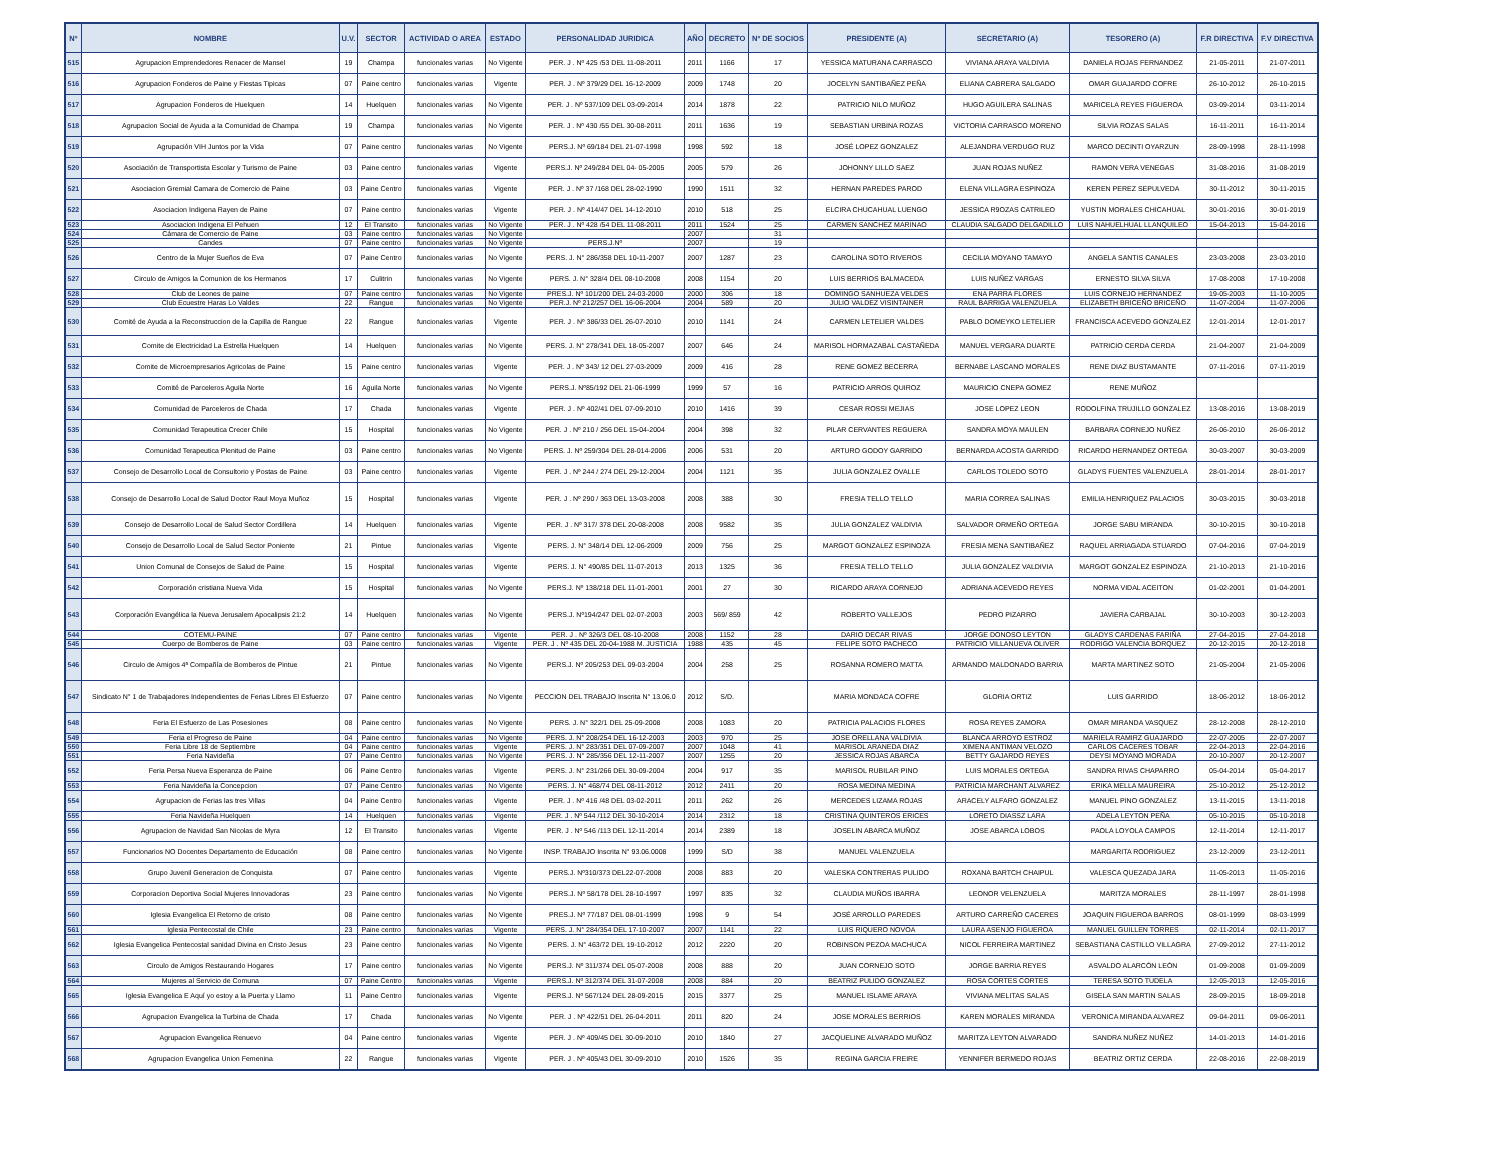| Nº | NOMBRE | U.V. | SECTOR | ACTIVIDAD O AREA | ESTADO | PERSONALIDAD JURIDICA | AÑO | DECRETO | Nº DE SOCIOS | PRESIDENTE (A) | SECRETARIO (A) | TESORERO (A) | F.R DIRECTIVA | F.V DIRECTIVA |
| --- | --- | --- | --- | --- | --- | --- | --- | --- | --- | --- | --- | --- | --- | --- |
| 515 | Agrupacion Emprendedores Renacer de Mansel | 19 | Champa | funcionales varias | No Vigente | PER. J . Nº 425 /53 DEL 11-08-2011 | 2011 | 1166 | 17 | YESSICA MATURANA CARRASCO | VIVIANA ARAYA VALDIVIA | DANIELA ROJAS FERNANDEZ | 21-05-2011 | 21-07-2011 |
| 516 | Agrupacion Fonderos de Paine y Fiestas Tipicas | 07 | Paine centro | funcionales varias | Vigente | PER. J . Nº 379/29 DEL 16-12-2009 | 2009 | 1748 | 20 | JOCELYN SANTIBAÑEZ PEÑA | ELIANA CABRERA SALGADO | OMAR GUAJARDO COFRE | 26-10-2012 | 26-10-2015 |
| 517 | Agrupacion Fonderos de Huelquen | 14 | Huelquen | funcionales varias | No Vigente | PER. J . Nº 537/109 DEL 03-09-2014 | 2014 | 1878 | 22 | PATRICIO NILO MUÑOZ | HUGO AGUILERA SALINAS | MARICELA REYES FIGUEROA | 03-09-2014 | 03-11-2014 |
| 518 | Agrupacion Social de Ayuda a la Comunidad de Champa | 19 | Champa | funcionales varias | No Vigente | PER. J . Nº 430 /55 DEL 30-08-2011 | 2011 | 1636 | 19 | SEBASTIAN URBINA ROZAS | VICTORIA CARRASCO MORENO | SILVIA ROZAS SALAS | 16-11-2011 | 16-11-2014 |
| 519 | Agrupación VIH Juntos por la Vida | 07 | Paine centro | funcionales varias | No Vigente | PERS.J. Nº 69/184 DEL 21-07-1998 | 1998 | 592 | 18 | JOSÉ LOPEZ GONZALEZ | ALEJANDRA VERDUGO RUZ | MARCO DECINTI OYARZUN | 28-09-1998 | 28-11-1998 |
| 520 | Asociación de Transportista Escolar y Turismo de Paine | 03 | Paine centro | funcionales varias | Vigente | PERS.J. Nº 249/284 DEL 04- 05-2005 | 2005 | 579 | 26 | JOHONNY LILLO SAEZ | JUAN ROJAS NUÑEZ | RAMON VERA VENEGAS | 31-08-2016 | 31-08-2019 |
| 521 | Asociacion Gremial Camara de Comercio de Paine | 03 | Paine Centro | funcionales varias | Vigente | PER. J . Nº 37 /168 DEL 28-02-1990 | 1990 | 1511 | 32 | HERNAN PAREDES PAROD | ELENA VILLAGRA ESPINOZA | KEREN PEREZ SEPULVEDA | 30-11-2012 | 30-11-2015 |
| 522 | Asociacion Indigena Rayen de Paine | 07 | Paine centro | funcionales varias | Vigente | PER. J . Nº 414/47 DEL 14-12-2010 | 2010 | 518 | 25 | ELCIRA CHUCAHUAL LUENGO | JESSICA R9OZAS CATRILEO | YUSTIN MORALES CHICAHUAL | 30-01-2016 | 30-01-2019 |
| 523 | Asociacion Indigena El Pehuen | 12 | El Transito | funcionales varias | No Vigente | PER. J . Nº 428 /54 DEL 11-08-2011 | 2011 | 1524 | 25 | CARMEN SANCHEZ MARINAO | CLAUDIA SALGADO DELGADILLO | LUIS NAHUELHUAL LLANQUILEO | 15-04-2013 | 15-04-2016 |
| 524 | Cámara de Comercio de Paine | 03 | Paine centro | funcionales varias | No Vigente | | 2007 | | 31 | | | | | |
| 525 | Candes | 07 | Paine centro | funcionales varias | No Vigente | PERS.J.Nº | 2007 | | 19 | | | | | |
| 526 | Centro de la Mujer Sueños de Eva | 07 | Paine Centro | funcionales varias | No Vigente | PERS. J. N° 286/358 DEL 10-11-2007 | 2007 | 1287 | 23 | CAROLINA SOTO RIVEROS | CECILIA MOYANO TAMAYO | ANGELA SANTIS CANALES | 23-03-2008 | 23-03-2010 |
| 527 | Circulo de Amigos la Comunion de los Hermanos | 17 | Culitrin | funcionales varias | No Vigente | PERS. J. N° 328/4 DEL 08-10-2008 | 2008 | 1154 | 20 | LUIS BERRIOS BALMACEDA | LUIS NUÑEZ VARGAS | ERNESTO SILVA SILVA | 17-08-2008 | 17-10-2008 |
| 528 | Club de Leones de paine | 07 | Paine centro | funcionales varias | No Vigente | PRES.J. Nº 101/200 DEL 24-03-2000 | 2000 | 306 | 18 | DOMINGO SANHUEZA VELDES | ENA PARRA FLORES | LUIS CORNEJO HERNANDEZ | 19-05-2003 | 11-10-2005 |
| 529 | Club Ecuestre Haras Lo Valdes | 22 | Rangue | funcionales varias | No Vigente | PER.J. Nº 212/257 DEL 16-06-2004 | 2004 | 589 | 20 | JULIO VALDEZ VISINTAINER | RAUL BARRIGA VALENZUELA | ELIZABETH BRICEÑO BRICEÑO | 11-07-2004 | 11-07-2006 |
| 530 | Comité de Ayuda a la Reconstruccion de la Capilla de Rangue | 22 | Rangue | funcionales varias | Vigente | PER. J . Nº 386/33 DEL 26-07-2010 | 2010 | 1141 | 24 | CARMEN LETELIER VALDES | PABLO DOMEYKO LETELIER | FRANCISCA ACEVEDO GONZALEZ | 12-01-2014 | 12-01-2017 |
| 531 | Comite de Electricidad La Estrella Huelquen | 14 | Huelquen | funcionales varias | No Vigente | PERS. J. N° 278/341 DEL 18-05-2007 | 2007 | 646 | 24 | MARISOL HORMAZABAL CASTAÑEDA | MANUEL VERGARA DUARTE | PATRICIO CERDA CERDA | 21-04-2007 | 21-04-2009 |
| 532 | Comite de Microempresarios Agricolas de Paine | 15 | Paine centro | funcionales varias | Vigente | PER. J . Nº 343/ 12 DEL 27-03-2009 | 2009 | 416 | 28 | RENE GOMEZ BECERRA | BERNABE LASCANO MORALES | RENE DIAZ BUSTAMANTE | 07-11-2016 | 07-11-2019 |
| 533 | Comité de Parceleros Aguila Norte | 16 | Aguila Norte | funcionales varias | No Vigente | PERS.J. Nº85/192 DEL 21-06-1999 | 1999 | 57 | 16 | PATRICIO ARROS QUIROZ | MAURICIO CNEPA GOMEZ | RENE MUÑOZ | | |
| 534 | Comunidad de Parceleros de Chada | 17 | Chada | funcionales varias | Vigente | PER. J . Nº 402/41 DEL 07-09-2010 | 2010 | 1416 | 39 | CESAR ROSSI MEJIAS | JOSE LOPEZ LEON | RODOLFINA TRUJILLO GONZALEZ | 13-08-2016 | 13-08-2019 |
| 535 | Comunidad Terapeutica Crecer Chile | 15 | Hospital | funcionales varias | No Vigente | PER. J . Nº 210 / 256 DEL 15-04-2004 | 2004 | 398 | 32 | PILAR CERVANTES REGUERA | SANDRA MOYA MAULEN | BARBARA CORNEJO NUÑEZ | 26-06-2010 | 26-06-2012 |
| 536 | Comunidad Terapeutica Plenitud de Paine | 03 | Paine centro | funcionales varias | No Vigente | PERS. J. Nº 259/304 DEL 28-014-2006 | 2006 | 531 | 20 | ARTURO GODOY GARRIDO | BERNARDA ACOSTA GARRIDO | RICARDO HERNANDEZ ORTEGA | 30-03-2007 | 30-03-2009 |
| 537 | Consejo de Desarrollo Local de Consultorio y Postas de Paine | 03 | Paine centro | funcionales varias | Vigente | PER. J . Nº 244 / 274 DEL 29-12-2004 | 2004 | 1121 | 35 | JULIA GONZALEZ OVALLE | CARLOS TOLEDO SOTO | GLADYS FUENTES VALENZUELA | 28-01-2014 | 28-01-2017 |
| 538 | Consejo de Desarrollo Local de Salud Doctor Raul Moya Muñoz | 15 | Hospital | funcionales varias | Vigente | PER. J . Nº 290 / 363 DEL 13-03-2008 | 2008 | 388 | 30 | FRESIA TELLO TELLO | MARIA CORREA SALINAS | EMILIA HENRIQUEZ PALACIOS | 30-03-2015 | 30-03-2018 |
| 539 | Consejo de Desarrollo Local de Salud Sector Cordillera | 14 | Huelquen | funcionales varias | Vigente | PER. J . Nº 317/ 378 DEL 20-08-2008 | 2008 | 9582 | 35 | JULIA GONZALEZ VALDIVIA | SALVADOR ORMEÑO ORTEGA | JORGE SABU MIRANDA | 30-10-2015 | 30-10-2018 |
| 540 | Consejo de Desarrollo Local de Salud Sector Poniente | 21 | Pintue | funcionales varias | Vigente | PERS. J. N° 348/14 DEL 12-06-2009 | 2009 | 756 | 25 | MARGOT GONZALEZ ESPINOZA | FRESIA MENA SANTIBAÑEZ | RAQUEL ARRIAGADA STUARDO | 07-04-2016 | 07-04-2019 |
| 541 | Union Comunal de Consejos de Salud de Paine | 15 | Hospital | funcionales varias | Vigente | PERS. J. N° 490/85 DEL 11-07-2013 | 2013 | 1325 | 36 | FRESIA TELLO TELLO | JULIA GONZALEZ VALDIVIA | MARGOT GONZALEZ ESPINOZA | 21-10-2013 | 21-10-2016 |
| 542 | Corporación cristiana Nueva Vida | 15 | Hospital | funcionales varias | No Vigente | PERS.J. Nº 138/218 DEL 11-01-2001 | 2001 | 27 | 30 | RICARDO ARAYA CORNEJO | ADRIANA ACEVEDO REYES | NORMA VIDAL ACEITON | 01-02-2001 | 01-04-2001 |
| 543 | Corporación Evangélica la Nueva Jerusalem Apocalipsis 21:2 | 14 | Huelquen | funcionales varias | No Vigente | PERS.J. Nº194/247 DEL 02-07-2003 | 2003 | 569/ 859 | 42 | ROBERTO VALLEJOS | PEDRO PIZARRO | JAVIERA CARBAJAL | 30-10-2003 | 30-12-2003 |
| 544 | COTEMU-PAINE | 07 | Paine centro | funcionales varias | Vigente | PER. J . Nº 326/3 DEL 08-10-2008 | 2008 | 1152 | 28 | DARIO DECAR RIVAS | JORGE DONOSO LEYTON | GLADYS CARDENAS FARIÑA | 27-04-2015 | 27-04-2018 |
| 545 | Cuerpo de Bomberos de Paine | 03 | Paine centro | funcionales varias | Vigente | PER. J . Nº 435 DEL 20-04-1988 M. JUSTICIA | 1988 | 435 | 45 | FELIPE SOTO PACHECO | PATRICIO VILLANUEVA OLIVER | RODRIGO VALENCIA BORQUEZ | 20-12-2015 | 20-12-2018 |
| 546 | Circulo de Amigos 4ª Compañía de Bomberos de Pintue | 21 | Pintue | funcionales varias | No Vigente | PERS.J. Nº 205/253 DEL 09-03-2004 | 2004 | 258 | 25 | ROSANNA ROMERO MATTA | ARMANDO MALDONADO BARRIA | MARTA MARTINEZ SOTO | 21-05-2004 | 21-05-2006 |
| 547 | Sindicato N° 1 de Trabajadores Independientes de Ferias Libres El Esfuerzo | 07 | Paine centro | funcionales varias | No Vigente | PECCION DEL TRABAJO Inscrita N° 13.06.0 | 2012 | S/D. | | MARIA MONDACA COFRE | GLORIA ORTIZ | LUIS GARRIDO | 18-06-2012 | 18-06-2012 |
| 548 | Feria El Esfuerzo de Las Posesiones | 08 | Paine centro | funcionales varias | No Vigente | PERS. J. N° 322/1 DEL 25-09-2008 | 2008 | 1083 | 20 | PATRICIA PALACIOS FLORES | ROSA REYES ZAMORA | OMAR MIRANDA VASQUEZ | 28-12-2008 | 28-12-2010 |
| 549 | Feria el Progreso de Paine | 04 | Paine centro | funcionales varias | No Vigente | PERS. J. N° 208/254 DEL 16-12-2003 | 2003 | 970 | 25 | JOSE ORELLANA VALDIVIA | BLANCA ARROYO ESTROZ | MARIELA RAMIRZ GUAJARDO | 22-07-2005 | 22-07-2007 |
| 550 | Feria Libre 18 de Septiembre | 04 | Paine centro | funcionales varias | Vigente | PERS. J. N° 283/351 DEL 07-09-2007 | 2007 | 1048 | 41 | MARISOL ARANEDA DIAZ | XIMENA ANTIMAN VELOZO | CARLOS CACERES TOBAR | 22-04-2013 | 22-04-2016 |
| 551 | Feria Navideña | 07 | Paine Centro | funcionales varias | No Vigente | PERS. J. N° 285/356 DEL 12-11-2007 | 2007 | 1255 | 20 | JESSICA ROJAS ABARCA | BETTY GAJARDO REYES | DEYSI MOYANO MORADA | 20-10-2007 | 20-12-2007 |
| 552 | Feria Persa Nueva Esperanza de Paine | 06 | Paine Centro | funcionales varias | Vigente | PERS. J. N° 231/266 DEL 30-09-2004 | 2004 | 917 | 35 | MARISOL RUBILAR PINO | LUIS MORALES ORTEGA | SANDRA RIVAS CHAPARRO | 05-04-2014 | 05-04-2017 |
| 553 | Feria Navideña la Concepcion | 07 | Paine Centro | funcionales varias | No Vigente | PERS. J. N° 468/74 DEL 08-11-2012 | 2012 | 2411 | 20 | ROSA MEDINA MEDINA | PATRICIA MARCHANT ALVAREZ | ERIKA MELLA MAUREIRA | 25-10-2012 | 25-12-2012 |
| 554 | Agrupacion de Ferias las tres Villas | 04 | Paine Centro | funcionales varias | Vigente | PER. J . Nº 416 /48 DEL 03-02-2011 | 2011 | 262 | 26 | MERCEDES LIZAMA ROJAS | ARACELY ALFARO GONZALEZ | MANUEL PINO GONZALEZ | 13-11-2015 | 13-11-2018 |
| 555 | Feria Navideña Huelquen | 14 | Huelquen | funcionales varias | Vigente | PER. J . Nº 544 /112 DEL 30-10-2014 | 2014 | 2312 | 18 | CRISTINA QUINTEROS ERICES | LORETO DIASSZ LARA | ADELA LEYTON PEÑA | 05-10-2015 | 05-10-2018 |
| 556 | Agrupacion de Navidad San Nicolas de Myra | 12 | El Transito | funcionales varias | Vigente | PER. J . Nº 546 /113 DEL 12-11-2014 | 2014 | 2389 | 18 | JOSELIN ABARCA MUÑOZ | JOSE ABARCA LOBOS | PAOLA LOYOLA CAMPOS | 12-11-2014 | 12-11-2017 |
| 557 | Funcionarios NO Docentes Departamento de Educación | 08 | Paine centro | funcionales varias | No Vigente | INSP. TRABAJO Inscrita N° 93.06.0008 | 1999 | S/D | 38 | MANUEL VALENZUELA | | MARGARITA RODRIGUEZ | 23-12-2009 | 23-12-2011 |
| 558 | Grupo Juvenil Generacion de Conquista | 07 | Paine centro | funcionales varias | Vigente | PERS.J. Nº310/373 DEL22-07-2008 | 2008 | 883 | 20 | VALESKA CONTRERAS PULIDO | ROXANA BARTCH CHAIPUL | VALESCA QUEZADA JARA | 11-05-2013 | 11-05-2016 |
| 559 | Corporacion Deportiva Social Mujeres Innovadoras | 23 | Paine centro | funcionales varias | No Vigente | PERS.J. Nº 58/178 DEL 28-10-1997 | 1997 | 835 | 32 | CLAUDIA MUÑOS IBARRA | LEONOR VELENZUELA | MARITZA MORALES | 28-11-1997 | 28-01-1998 |
| 560 | Iglesia Evangelica El Retorno de cristo | 08 | Paine centro | funcionales varias | No Vigente | PRES.J. Nº 77/187 DEL 08-01-1999 | 1998 | 9 | 54 | JOSÉ ARROLLO PAREDES | ARTURO CARREÑO CACERES | JOAQUIN FIGUEROA BARROS | 08-01-1999 | 08-03-1999 |
| 561 | Iglesia Pentecostal de Chile | 23 | Paine centro | funcionales varias | Vigente | PERS. J. N° 284/354 DEL 17-10-2007 | 2007 | 1141 | 22 | LUIS RIQUERO NOVOA | LAURA ASENJO FIGUEROA | MANUEL GUILLEN TORRES | 02-11-2014 | 02-11-2017 |
| 562 | Iglesia Evangelica Pentecostal sanidad Divina en Cristo Jesus | 23 | Paine centro | funcionales varias | No Vigente | PERS. J. N° 463/72 DEL 19-10-2012 | 2012 | 2220 | 20 | ROBINSON PEZOA MACHUCA | NICOL FERREIRA MARTINEZ | SEBASTIANA CASTILLO VILLAGRA | 27-09-2012 | 27-11-2012 |
| 563 | Circulo de Amigos Restaurando Hogares | 17 | Paine centro | funcionales varias | No Vigente | PERS.J. Nº 311/374 DEL 05-07-2008 | 2008 | 888 | 20 | JUAN CORNEJO SOTO | JORGE BARRIA REYES | ASVALDO ALARCÓN LEÓN | 01-09-2008 | 01-09-2009 |
| 564 | Mujeres al Servicio de Comuna | 07 | Paine Centro | funcionales varias | Vigente | PERS.J. Nº 312/374 DEL 31-07-2008 | 2008 | 884 | 20 | BEATRIZ PULIDO GONZALEZ | ROSA CORTES CORTES | TERESA SOTO TUDELA | 12-05-2013 | 12-05-2016 |
| 565 | Iglesia Evangelica E Aquí yo estoy a la Puerta y Llamo | 11 | Paine Centro | funcionales varias | Vigente | PERS.J. Nº 567/124 DEL 28-09-2015 | 2015 | 3377 | 25 | MANUEL ISLAME ARAYA | VIVIANA MELITAS SALAS | GISELA SAN MARTIN SALAS | 28-09-2015 | 18-09-2018 |
| 566 | Agrupacion Evangelica la Turbina de Chada | 17 | Chada | funcionales varias | No Vigente | PER. J . Nº 422/51 DEL 26-04-2011 | 2011 | 820 | 24 | JOSE MORALES BERRIOS | KAREN MORALES MIRANDA | VERONICA MIRANDA ALVAREZ | 09-04-2011 | 09-06-2011 |
| 567 | Agrupacion Evangelica Renuevo | 04 | Paine centro | funcionales varias | Vigente | PER. J . Nº 409/45 DEL 30-09-2010 | 2010 | 1840 | 27 | JACQUELINE ALVARADO MUÑOZ | MARITZA LEYTON ALVARADO | SANDRA NUÑEZ NUÑEZ | 14-01-2013 | 14-01-2016 |
| 568 | Agrupacion Evangelica Union Femenina | 22 | Rangue | funcionales varias | Vigente | PER. J . Nº 405/43 DEL 30-09-2010 | 2010 | 1526 | 35 | REGINA GARCIA FREIRE | YENNIFER BERMEDO ROJAS | BEATRIZ ORTIZ CERDA | 22-08-2016 | 22-08-2019 |